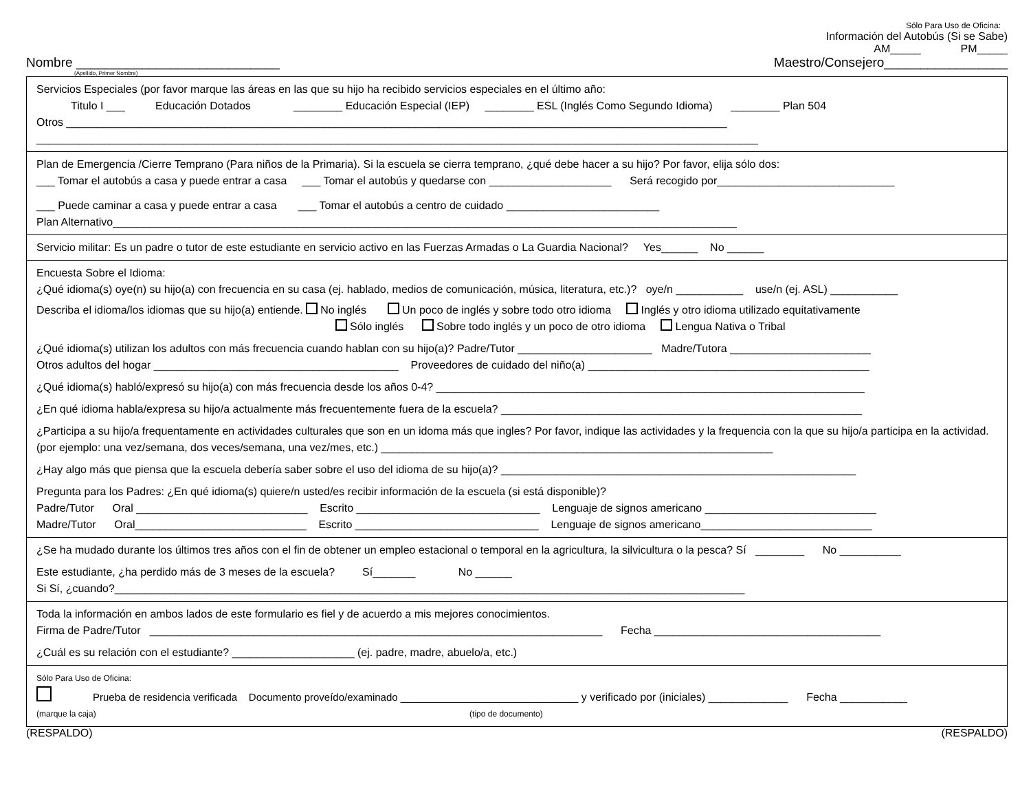Sólo Para Uso de Oficina:
Información del Autobús (Si se Sabe)
AM_____ PM_____
Nombre ____________________________ Maestro/Consejero_________________
(Apellido, Primer Nombre)
Servicios Especiales (por favor marque las áreas en las que su hijo ha recibido servicios especiales en el último año:
Titulo I ___ Educación Dotados ________ Educación Especial (IEP) ________ ESL (Inglés Como Segundo Idioma) ________ Plan 504
Otros ____________________________________________________________________________________________________________
______________________________________________________________________________________________________________________
Plan de Emergencia /Cierre Temprano (Para niños de la Primaria). Si la escuela se cierra temprano, ¿qué debe hacer a su hijo? Por favor, elija sólo dos:
___ Tomar el autobús a casa y puede entrar a casa ___ Tomar el autobús y quedarse con ____________________ Será recogido por_____________________________
___ Puede caminar a casa y puede entrar a casa ___ Tomar el autobús a centro de cuidado _________________________
Plan Alternativo______________________________________________________________________________________________________
Servicio militar: Es un padre o tutor de este estudiante en servicio activo en las Fuerzas Armadas o La Guardia Nacional? Yes______ No ______
Encuesta Sobre el Idioma:
¿Qué idioma(s) oye(n) su hijo(a) con frecuencia en su casa (ej. hablado, medios de comunicación, música, literatura, etc.)? oye/n ___________ use/n (ej. ASL) ___________
Describa el idioma/los idiomas que su hijo(a) entiende. No inglés Un poco de inglés y sobre todo otro idioma Inglés y otro idioma utilizado equitativamente
Sólo inglés Sobre todo inglés y un poco de otro idioma Lengua Nativa o Tribal
¿Qué idioma(s) utilizan los adultos con más frecuencia cuando hablan con su hijo(a)? Padre/Tutor ______________________ Madre/Tutora _______________________
Otros adultos del hogar ________________________________________ Proveedores de cuidado del niño(a) ______________________________________________
¿Qué idioma(s) habló/expresó su hijo(a) con más frecuencia desde los años 0-4? ______________________________________________________________________
¿En qué idioma habla/expresa su hijo/a actualmente más frecuentemente fuera de la escuela? ___________________________________________________________
¿Participa a su hijo/a frequentamente en actividades culturales que son en un idoma más que ingles? Por favor, indique las actividades y la frequencia con la que su hijo/a participa en la actividad. (por ejemplo: una vez/semana, dos veces/semana, una vez/mes, etc.) ________________________________________________________________
¿Hay algo más que piensa que la escuela debería saber sobre el uso del idioma de su hijo(a)? __________________________________________________________
Pregunta para los Padres: ¿En qué idioma(s) quiere/n usted/es recibir información de la escuela (si está disponible)?
Padre/Tutor Oral ____________________________ Escrito ______________________________ Lenguaje de signos americano ____________________________
Madre/Tutor Oral____________________________ Escrito ______________________________ Lenguaje de signos americano____________________________
¿Se ha mudado durante los últimos tres años con el fin de obtener un empleo estacional o temporal en la agricultura, la silvicultura o la pesca? Sí ________ No __________
Este estudiante, ¿ha perdido más de 3 meses de la escuela? Sí_______ No ______
Si Sí, ¿cuando?_______________________________________________________________________________________________________
Toda la información en ambos lados de este formulario es fiel y de acuerdo a mis mejores conocimientos.
Firma de Padre/Tutor __________________________________________________________________________ Fecha _____________________________________
¿Cuál es su relación con el estudiante? ____________________ (ej. padre, madre, abuelo/a, etc.)
Sólo Para Uso de Oficina:
Prueba de residencia verificada Documento proveído/examinado _______________________________ y verificado por (iniciales) _____________ Fecha ___________
(marque la caja) (tipo de documento)
(RESPALDO) (RESPALDO)